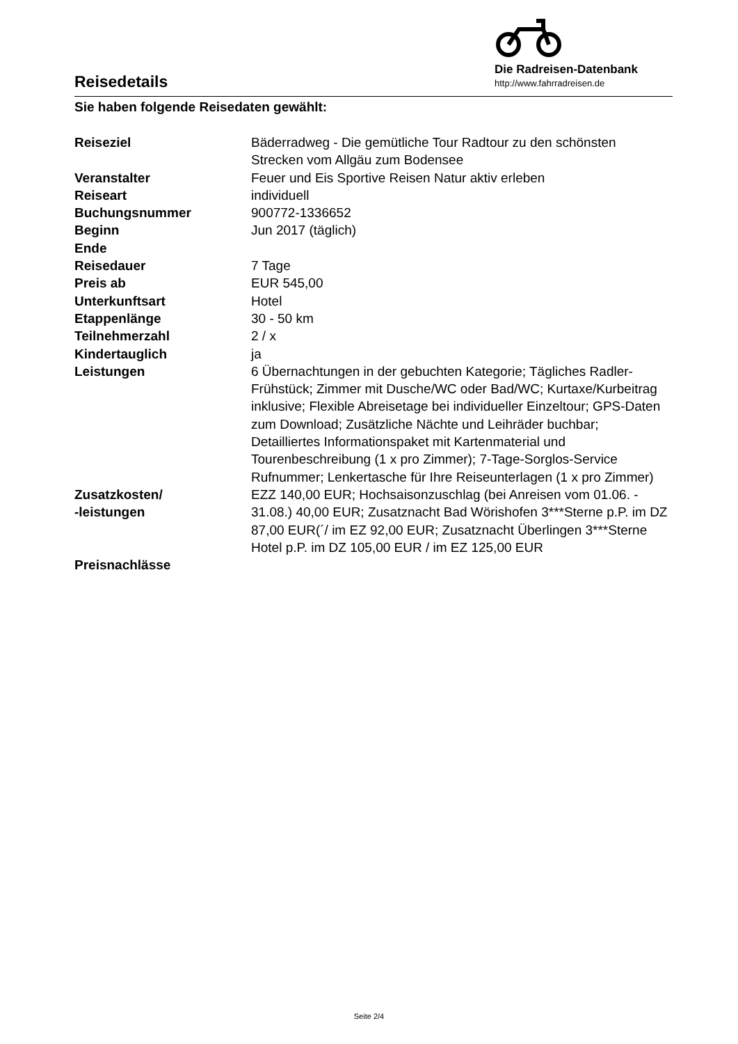Reisedetails
Die Radreisen-Datenbank
http://www.fahrradreisen.de
Sie haben folgende Reisedaten gewählt:
| Reiseziel | Bäderradweg - Die gemütliche Tour Radtour zu den schönsten Strecken vom Allgäu zum Bodensee |
| Veranstalter | Feuer und Eis Sportive Reisen Natur aktiv erleben |
| Reiseart | individuell |
| Buchungsnummer | 900772-1336652 |
| Beginn | Jun 2017 (täglich) |
| Ende | |
| Reisedauer | 7 Tage |
| Preis ab | EUR 545,00 |
| Unterkunftsart | Hotel |
| Etappenlänge | 30 - 50 km |
| Teilnehmerzahl | 2 / x |
| Kindertauglich | ja |
| Leistungen | 6 Übernachtungen in der gebuchten Kategorie; Tägliches Radler-Frühstück; Zimmer mit Dusche/WC oder Bad/WC; Kurtaxe/Kurbeitrag inklusive; Flexible Abreisetage bei individueller Einzeltour; GPS-Daten zum Download; Zusätzliche Nächte und Leihräder buchbar; Detailliertes Informationspaket mit Kartenmaterial und Tourenbeschreibung (1 x pro Zimmer); 7-Tage-Sorglos-Service Rufnummer; Lenkertasche für Ihre Reiseunterlagen (1 x pro Zimmer) |
| Zusatzkosten/ -leistungen | EZZ 140,00 EUR; Hochsaisonzuschlag (bei Anreisen vom 01.06. - 31.08.) 40,00 EUR; Zusatznacht Bad Wörishofen 3***Sterne p.P. im DZ 87,00 EUR(´/ im EZ 92,00 EUR; Zusatznacht Überlingen 3***Sterne Hotel p.P. im DZ 105,00 EUR / im EZ 125,00 EUR |
| Preisnachlässe | |
Seite 2/4